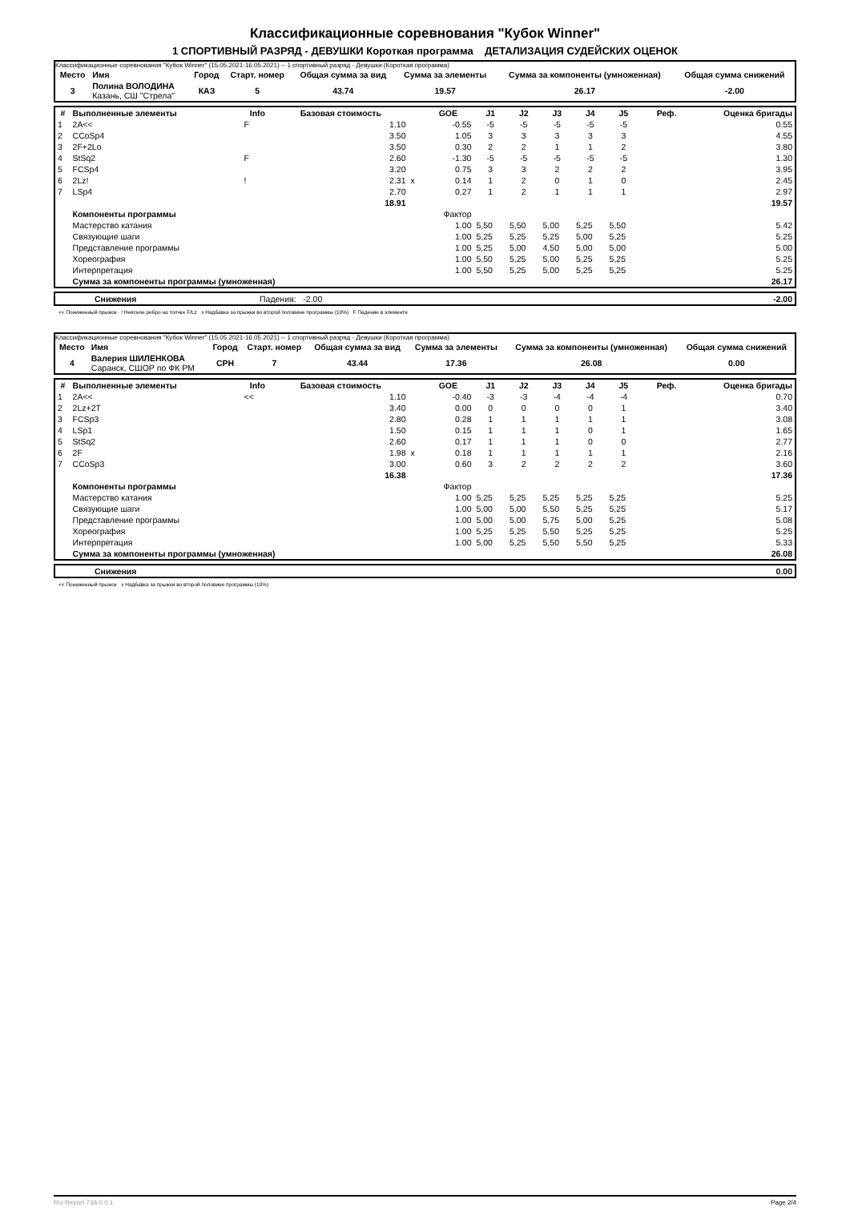Классификационные соревнования "Кубок Winner"
1 СПОРТИВНЫЙ РАЗРЯД - ДЕВУШКИ Короткая программа ДЕТАЛИЗАЦИЯ СУДЕЙСКИХ ОЦЕНОК
Классификационные соревнования "Кубок Winner" (15.05.2021-16.05.2021) -- 1 спортивный разряд - Девушки (Короткая программа)
| Место | Имя | Город | Старт. номер | Общая сумма за вид | Сумма за элементы | Сумма за компоненты (умноженная) | Общая сумма снижений |
| --- | --- | --- | --- | --- | --- | --- | --- |
| 3 | Полина ВОЛОДИНА Казань, СШ "Стрела" | КАЗ | 5 | 43.74 | 19.57 | 26.17 | -2.00 |
| # | Выполненные элементы | Info | Базовая стоимость | | GOE | J1 | J2 | J3 | J4 | J5 | Реф. | Оценка бригады |
| --- | --- | --- | --- | --- | --- | --- | --- | --- | --- | --- | --- | --- |
| 1 | 2A<< | F | 1.10 | | -0.55 | -5 | -5 | -5 | -5 | -5 | | 0.55 |
| 2 | CCoSp4 | | 3.50 | | 1.05 | 3 | 3 | 3 | 3 | 3 | | 4.55 |
| 3 | 2F+2Lo | | 3.50 | | 0.30 | 2 | 2 | 1 | 1 | 2 | | 3.80 |
| 4 | StSq2 | F | 2.60 | | -1.30 | -5 | -5 | -5 | -5 | -5 | | 1.30 |
| 5 | FCSp4 | | 3.20 | | 0.75 | 3 | 3 | 2 | 2 | 2 | | 3.95 |
| 6 | 2Lz! | ! | 2.31 | x | 0.14 | 1 | 2 | 0 | 1 | 0 | | 2.45 |
| 7 | LSp4 | | 2.70 | | 0.27 | 1 | 2 | 1 | 1 | 1 | | 2.97 |
| | | | 18.91 | | | | | | | | | 19.57 |
| | Компоненты программы | | | | Фактор | | | | | | | |
| | Мастерство катания | | | | 1.00 | 5,50 | 5,50 | 5,00 | 5,25 | 5,50 | | 5.42 |
| | Связующие шаги | | | | 1.00 | 5,25 | 5,25 | 5,25 | 5,00 | 5,25 | | 5.25 |
| | Представление программы | | | | 1.00 | 5,25 | 5,00 | 4,50 | 5,00 | 5,00 | | 5.00 |
| | Хореография | | | | 1.00 | 5,50 | 5,25 | 5,00 | 5,25 | 5,25 | | 5.25 |
| | Интерпретация | | | | 1.00 | 5,50 | 5,25 | 5,00 | 5,25 | 5,25 | | 5.25 |
| | Сумма за компоненты программы (умноженная) | | | | | | | | | | | 26.17 |
| | Снижения | Падения: -2.00 | -2.00 |
<< Пониженный прыжок ! Неясное ребро на толчке F/Lz x Надбавка за прыжки во второй половине программы (10%) F Падение в элементе
Классификационные соревнования "Кубок Winner" (15.05.2021-16.05.2021) -- 1 спортивный разряд - Девушки (Короткая программа)
| Место | Имя | Город | Старт. номер | Общая сумма за вид | Сумма за элементы | Сумма за компоненты (умноженная) | Общая сумма снижений |
| --- | --- | --- | --- | --- | --- | --- | --- |
| 4 | Валерия ШИЛЕНКОВА Саранск, СШОР по ФК РМ | СРН | 7 | 43.44 | 17.36 | 26.08 | 0.00 |
| # | Выполненные элементы | Info | Базовая стоимость | | GOE | J1 | J2 | J3 | J4 | J5 | Реф. | Оценка бригады |
| --- | --- | --- | --- | --- | --- | --- | --- | --- | --- | --- | --- | --- |
| 1 | 2A<< | << | 1.10 | | -0.40 | -3 | -3 | -4 | -4 | -4 | | 0.70 |
| 2 | 2Lz+2T | | 3.40 | | 0.00 | 0 | 0 | 0 | 0 | 1 | | 3.40 |
| 3 | FCSp3 | | 2.80 | | 0.28 | 1 | 1 | 1 | 1 | 1 | | 3.08 |
| 4 | LSp1 | | 1.50 | | 0.15 | 1 | 1 | 1 | 0 | 1 | | 1.65 |
| 5 | StSq2 | | 2.60 | | 0.17 | 1 | 1 | 1 | 0 | 0 | | 2.77 |
| 6 | 2F | | 1.98 | x | 0.18 | 1 | 1 | 1 | 1 | 1 | | 2.16 |
| 7 | CCoSp3 | | 3.00 | | 0.60 | 3 | 2 | 2 | 2 | 2 | | 3.60 |
| | | | 16.38 | | | | | | | | | 17.36 |
| | Компоненты программы | | | | Фактор | | | | | | | |
| | Мастерство катания | | | | 1.00 | 5,25 | 5,25 | 5,25 | 5,25 | 5,25 | | 5.25 |
| | Связующие шаги | | | | 1.00 | 5,00 | 5,00 | 5,50 | 5,25 | 5,25 | | 5.17 |
| | Представление программы | | | | 1.00 | 5,00 | 5,00 | 5,75 | 5,00 | 5,25 | | 5.08 |
| | Хореография | | | | 1.00 | 5,25 | 5,25 | 5,50 | 5,25 | 5,25 | | 5.25 |
| | Интерпретация | | | | 1.00 | 5,00 | 5,25 | 5,50 | 5,50 | 5,25 | | 5.33 |
| | Сумма за компоненты программы (умноженная) | | | | | | | | | | | 26.08 |
| | Снижения | 0.00 |
<< Пониженный прыжок x Надбавка за прыжки во второй половине программы (10%)
RU-Report 73A 0.0.1 Page 2/4